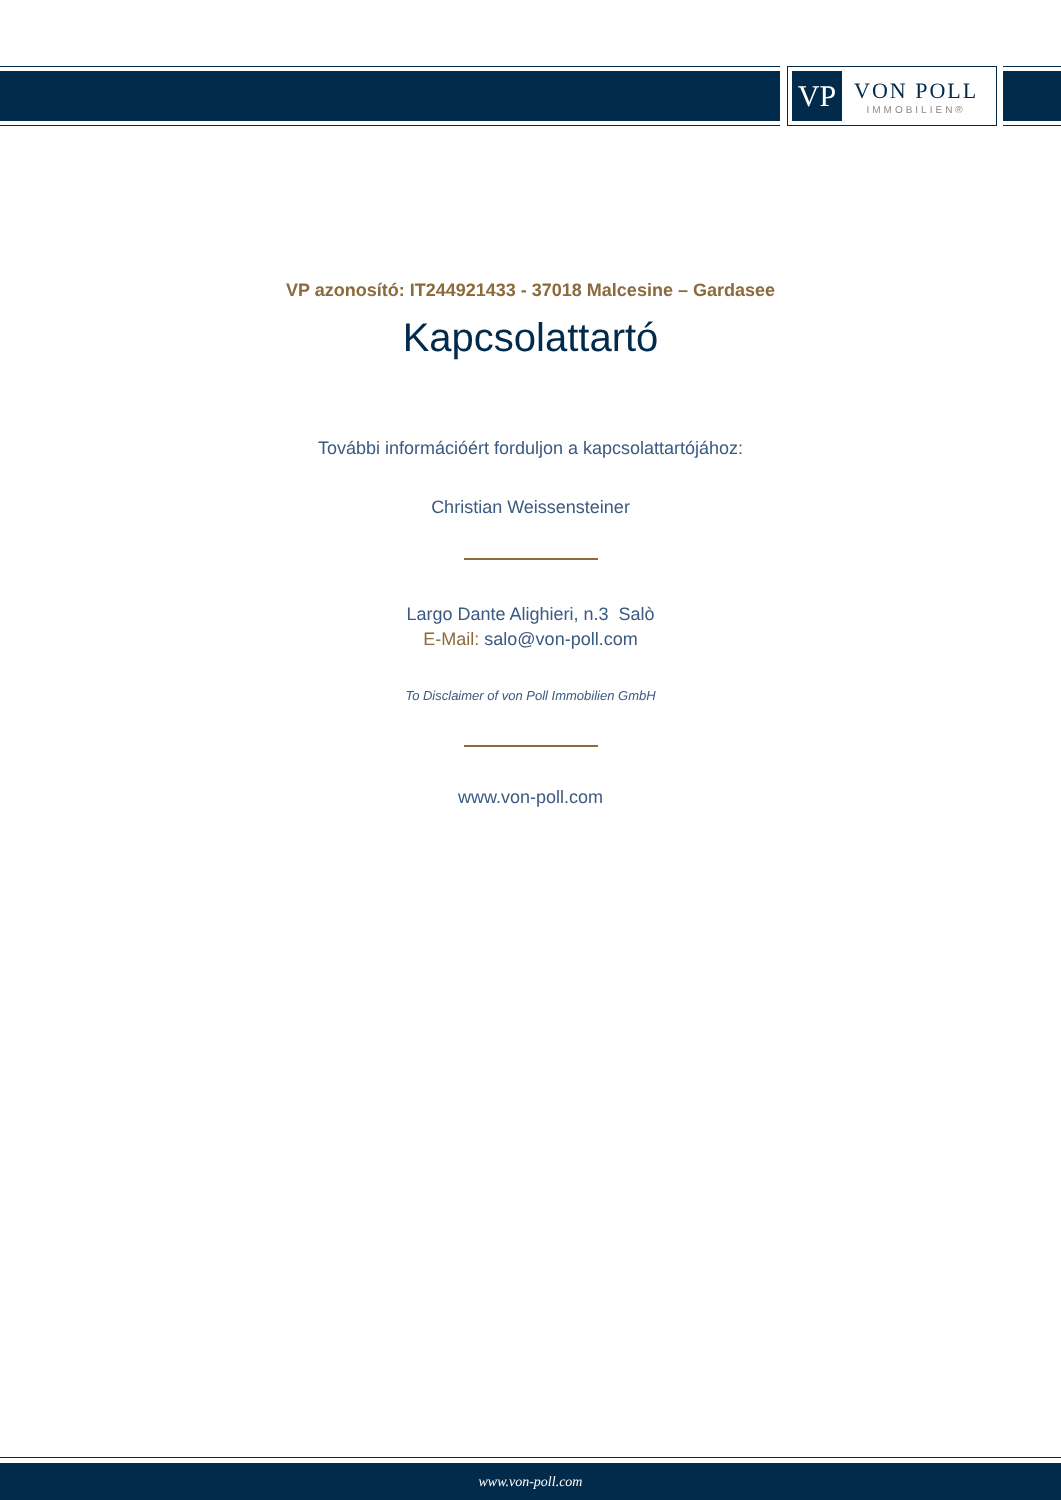VP
VON POLL
IMMOBILIEN®
VP azonosító: IT244921433 - 37018 Malcesine – Gardasee
Kapcsolattartó
További információért forduljon a kapcsolattartójához:
Christian Weissensteiner
Largo Dante Alighieri, n.3 Salò
E-Mail: salo@von-poll.com
To Disclaimer of von Poll Immobilien GmbH
www.von-poll.com
www.von-poll.com